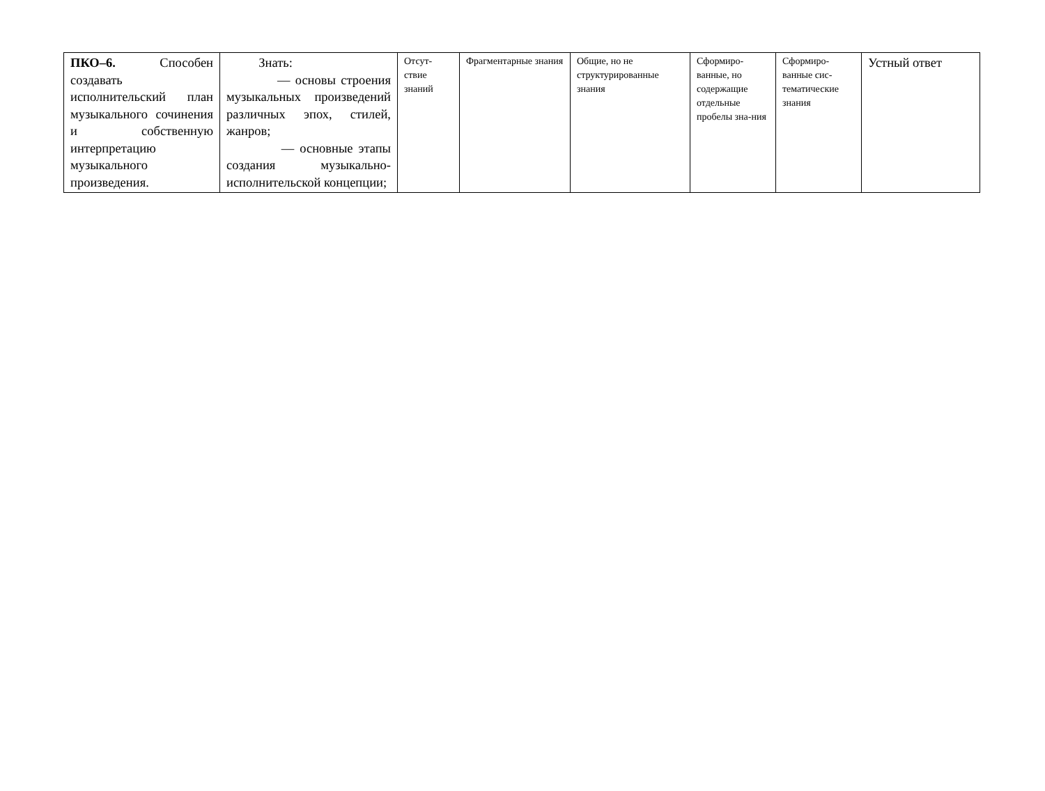| ПКО–6. Способен создавать исполнительский план музыкального сочинения и собственную интерпретацию музыкального произведения. | Знать: — основы строения музыкальных произведений различных эпох, стилей, жанров; — основные этапы создания музыкально-исполнительской концепции; | Отсут-ствие знаний | Фрагментарные знания | Общие, но не структурированные знания | Сформиро-ванные, но содержащие отдельные пробелы зна-ния | Сформиро-ванные сис-тематические знания | Устный ответ |